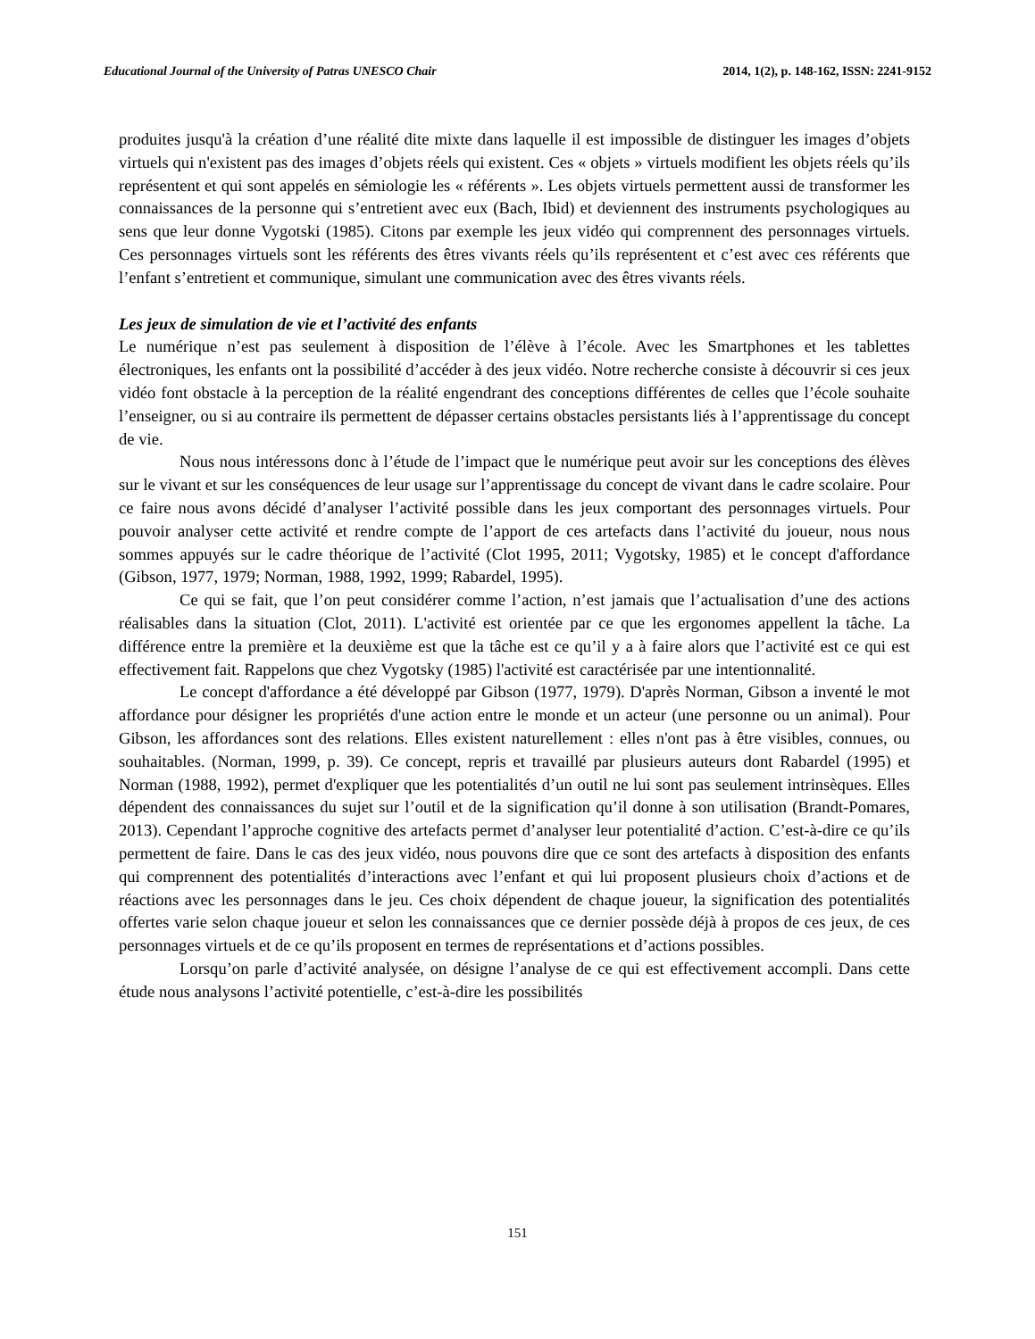Educational Journal of the University of Patras UNESCO Chair 2014, 1(2), p. 148-162, ISSN: 2241-9152
produites jusqu'à la création d’une réalité dite mixte dans laquelle il est impossible de distinguer les images d’objets virtuels qui n'existent pas des images d’objets réels qui existent. Ces « objets » virtuels modifient les objets réels qu’ils représentent et qui sont appelés en sémiologie les « référents ». Les objets virtuels permettent aussi de transformer les connaissances de la personne qui s’entretient avec eux (Bach, Ibid) et deviennent des instruments psychologiques au sens que leur donne Vygotski (1985). Citons par exemple les jeux vidéo qui comprennent des personnages virtuels. Ces personnages virtuels sont les référents des êtres vivants réels qu’ils représentent et c’est avec ces référents que l’enfant s’entretient et communique, simulant une communication avec des êtres vivants réels.
Les jeux de simulation de vie et l’activité des enfants
Le numérique n’est pas seulement à disposition de l’élève à l’école. Avec les Smartphones et les tablettes électroniques, les enfants ont la possibilité d’accéder à des jeux vidéo. Notre recherche consiste à découvrir si ces jeux vidéo font obstacle à la perception de la réalité engendrant des conceptions différentes de celles que l’école souhaite l’enseigner, ou si au contraire ils permettent de dépasser certains obstacles persistants liés à l’apprentissage du concept de vie.
Nous nous intéressons donc à l’étude de l’impact que le numérique peut avoir sur les conceptions des élèves sur le vivant et sur les conséquences de leur usage sur l’apprentissage du concept de vivant dans le cadre scolaire. Pour ce faire nous avons décidé d’analyser l’activité possible dans les jeux comportant des personnages virtuels. Pour pouvoir analyser cette activité et rendre compte de l’apport de ces artefacts dans l’activité du joueur, nous nous sommes appuyés sur le cadre théorique de l’activité (Clot 1995, 2011; Vygotsky, 1985) et le concept d'affordance (Gibson, 1977, 1979; Norman, 1988, 1992, 1999; Rabardel, 1995).
Ce qui se fait, que l’on peut considérer comme l’action, n’est jamais que l’actualisation d’une des actions réalisables dans la situation (Clot, 2011). L'activité est orientée par ce que les ergonomes appellent la tâche. La différence entre la première et la deuxième est que la tâche est ce qu’il y a à faire alors que l’activité est ce qui est effectivement fait. Rappelons que chez Vygotsky (1985) l'activité est caractérisée par une intentionnalité.
Le concept d'affordance a été développé par Gibson (1977, 1979). D'après Norman, Gibson a inventé le mot affordance pour désigner les propriétés d'une action entre le monde et un acteur (une personne ou un animal). Pour Gibson, les affordances sont des relations. Elles existent naturellement : elles n'ont pas à être visibles, connues, ou souhaitables. (Norman, 1999, p. 39). Ce concept, repris et travaillé par plusieurs auteurs dont Rabardel (1995) et Norman (1988, 1992), permet d'expliquer que les potentialités d’un outil ne lui sont pas seulement intrinsèques. Elles dépendent des connaissances du sujet sur l’outil et de la signification qu’il donne à son utilisation (Brandt-Pomares, 2013). Cependant l’approche cognitive des artefacts permet d’analyser leur potentialité d’action. C’est-à-dire ce qu’ils permettent de faire. Dans le cas des jeux vidéo, nous pouvons dire que ce sont des artefacts à disposition des enfants qui comprennent des potentialités d’interactions avec l’enfant et qui lui proposent plusieurs choix d’actions et de réactions avec les personnages dans le jeu. Ces choix dépendent de chaque joueur, la signification des potentialités offertes varie selon chaque joueur et selon les connaissances que ce dernier possède déjà à propos de ces jeux, de ces personnages virtuels et de ce qu’ils proposent en termes de représentations et d’actions possibles.
Lorsqu’on parle d’activité analysée, on désigne l’analyse de ce qui est effectivement accompli. Dans cette étude nous analysons l’activité potentielle, c’est-à-dire les possibilités
151